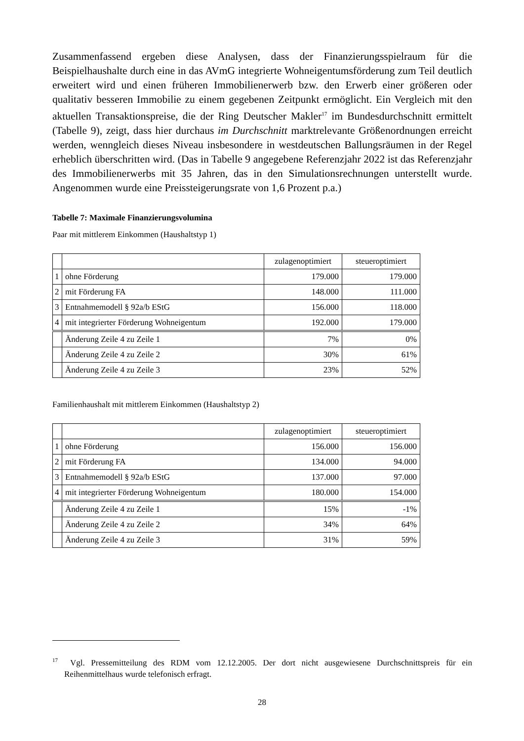Zusammenfassend ergeben diese Analysen, dass der Finanzierungsspielraum für die Beispielhaushalte durch eine in das AVmG integrierte Wohneigentumsförderung zum Teil deutlich erweitert wird und einen früheren Immobilienerwerb bzw. den Erwerb einer größeren oder qualitativ besseren Immobilie zu einem gegebenen Zeitpunkt ermöglicht. Ein Vergleich mit den aktuellen Transaktionspreise, die der Ring Deutscher Makler<sup>17</sup> im Bundesdurchschnitt ermittelt (Tabelle 9), zeigt, dass hier durchaus im Durchschnitt marktrelevante Größenordnungen erreicht werden, wenngleich dieses Niveau insbesondere in westdeutschen Ballungsräumen in der Regel erheblich überschritten wird. (Das in Tabelle 9 angegebene Referenzjahr 2022 ist das Referenzjahr des Immobilienerwerbs mit 35 Jahren, das in den Simulationsrechnungen unterstellt wurde. Angenommen wurde eine Preissteigerungsrate von 1,6 Prozent p.a.)
Tabelle 7: Maximale Finanzierungsvolumina
Paar mit mittlerem Einkommen (Haushaltstyp 1)
| | | zulagenoptimiert | steueroptimiert |
| 1 | ohne Förderung | 179.000 | 179.000 |
| 2 | mit Förderung FA | 148.000 | 111.000 |
| 3 | Entnahmemodell § 92a/b EStG | 156.000 | 118.000 |
| 4 | mit integrierter Förderung Wohneigentum | 192.000 | 179.000 |
| | Änderung Zeile 4 zu Zeile 1 | 7% | 0% |
| | Änderung Zeile 4 zu Zeile 2 | 30% | 61% |
| | Änderung Zeile 4 zu Zeile 3 | 23% | 52% |
Familienhaushalt mit mittlerem Einkommen (Haushaltstyp 2)
| | | zulagenoptimiert | steueroptimiert |
| 1 | ohne Förderung | 156.000 | 156.000 |
| 2 | mit Förderung FA | 134.000 | 94.000 |
| 3 | Entnahmemodell § 92a/b EStG | 137.000 | 97.000 |
| 4 | mit integrierter Förderung Wohneigentum | 180.000 | 154.000 |
| | Änderung Zeile 4 zu Zeile 1 | 15% | -1% |
| | Änderung Zeile 4 zu Zeile 2 | 34% | 64% |
| | Änderung Zeile 4 zu Zeile 3 | 31% | 59% |
<sup>17</sup> Vgl. Pressemitteilung des RDM vom 12.12.2005. Der dort nicht ausgewiesene Durchschnittspreis für ein Reihenmittelhaus wurde telefonisch erfragt.
28